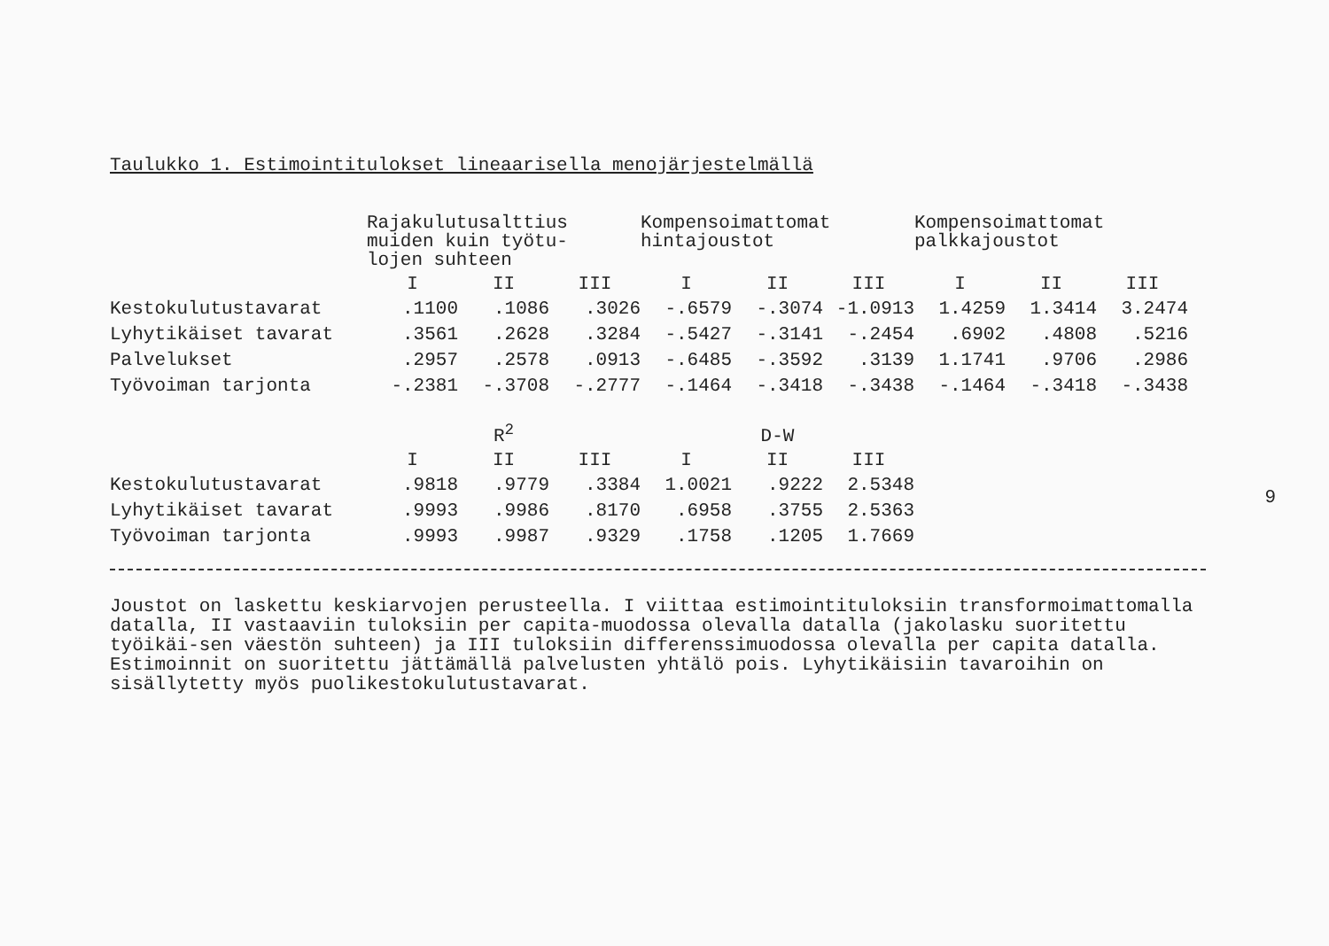Taulukko 1. Estimointitulokset lineaarisella menojärjestelmällä
| | Rajakulutusalttius muiden kuin työtu- lojen suhteen | | | Kompensoimattomat hintajoustot | | | Kompensoimattomat palkkajoustot | | |
| --- | --- | --- | --- | --- | --- | --- | --- | --- | --- |
| | I | II | III | I | II | III | I | II | III |
| Kestokulutustavarat | .1100 | .1086 | .3026 | -.6579 | -.3074 | -1.0913 | 1.4259 | 1.3414 | 3.2474 |
| Lyhytikäiset tavarat | .3561 | .2628 | .3284 | -.5427 | -.3141 | -.2454 | .6902 | .4808 | .5216 |
| Palvelukset | .2957 | .2578 | .0913 | -.6485 | -.3592 | .3139 | 1.1741 | .9706 | .2986 |
| Työvoiman tarjonta | -.2381 | -.3708 | -.2777 | -.1464 | -.3418 | -.3438 | -.1464 | -.3418 | -.3438 |
| | R<sup>2</sup> | | | D-W | | | | | |
| | I | II | III | I | II | III | | | |
| Kestokulutustavarat | .9818 | .9779 | .3384 | 1.0021 | .9222 | 2.5348 | | | |
| Lyhytikäiset tavarat | .9993 | .9986 | .8170 | .6958 | .3755 | 2.5363 | | | |
| Työvoiman tarjonta | .9993 | .9987 | .9329 | .1758 | .1205 | 1.7669 | | | |
Joustot on laskettu keskiarvojen perusteella. I viittaa estimointituloksiin transformoimattomalla datalla, II vastaaviin tuloksiin per capita-muodossa olevalla datalla (jakolasku suoritettu työikäi-sen väestön suhteen) ja III tuloksiin differenssimuodossa olevalla per capita datalla. Estimoinnit on suoritettu jättämällä palvelusten yhtälö pois. Lyhytikäisiin tavaroihin on sisällytetty myös puolikestokulutustavarat.
9